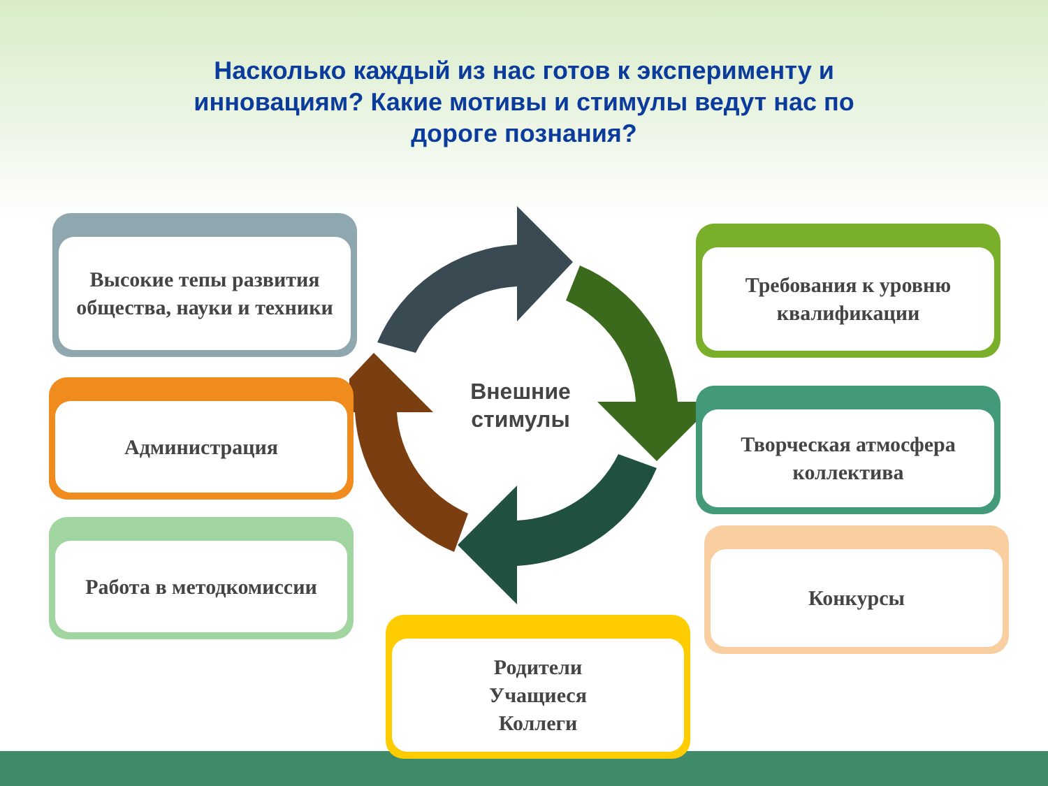Насколько каждый из нас готов к эксперименту и инновациям? Какие мотивы и стимулы ведут нас по дороге познания?
Внешние стимулы
Высокие тепы развития общества, науки и техники
Администрация
Работа в методкомиссии
Родители
Учащиеся
Коллеги
Требования к уровню квалификации
Творческая атмосфера коллектива
Конкурсы